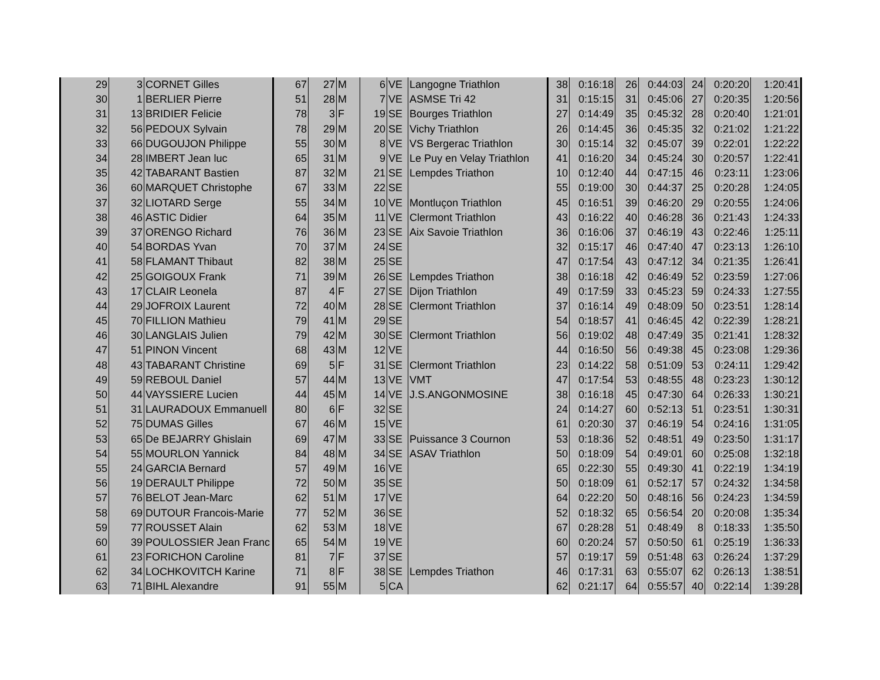| 29 | 3 | CORNET Gilles | 67 | 27 | M | 6 | VE | Langogne Triathlon | 38 | 0:16:18 | 26 | 0:44:03 | 24 | 0:20:20 | 1:20:41 |
| 30 | 1 | BERLIER Pierre | 51 | 28 | M | 7 | VE | ASMSE Tri 42 | 31 | 0:15:15 | 31 | 0:45:06 | 27 | 0:20:35 | 1:20:56 |
| 31 | 13 | BRIDIER Felicie | 78 | 3 | F | 19 | SE | Bourges Triathlon | 27 | 0:14:49 | 35 | 0:45:32 | 28 | 0:20:40 | 1:21:01 |
| 32 | 56 | PEDOUX Sylvain | 78 | 29 | M | 20 | SE | Vichy Triathlon | 26 | 0:14:45 | 36 | 0:45:35 | 32 | 0:21:02 | 1:21:22 |
| 33 | 66 | DUGOUJON Philippe | 55 | 30 | M | 8 | VE | VS Bergerac Triathlon | 30 | 0:15:14 | 32 | 0:45:07 | 39 | 0:22:01 | 1:22:22 |
| 34 | 28 | IMBERT Jean luc | 65 | 31 | M | 9 | VE | Le Puy en Velay Triathlon | 41 | 0:16:20 | 34 | 0:45:24 | 30 | 0:20:57 | 1:22:41 |
| 35 | 42 | TABARANT Bastien | 87 | 32 | M | 21 | SE | Lempdes Triathon | 10 | 0:12:40 | 44 | 0:47:15 | 46 | 0:23:11 | 1:23:06 |
| 36 | 60 | MARQUET Christophe | 67 | 33 | M | 22 | SE | | 55 | 0:19:00 | 30 | 0:44:37 | 25 | 0:20:28 | 1:24:05 |
| 37 | 32 | LIOTARD Serge | 55 | 34 | M | 10 | VE | Montluçon Triathlon | 45 | 0:16:51 | 39 | 0:46:20 | 29 | 0:20:55 | 1:24:06 |
| 38 | 46 | ASTIC Didier | 64 | 35 | M | 11 | VE | Clermont Triathlon | 43 | 0:16:22 | 40 | 0:46:28 | 36 | 0:21:43 | 1:24:33 |
| 39 | 37 | ORENGO Richard | 76 | 36 | M | 23 | SE | Aix Savoie Triathlon | 36 | 0:16:06 | 37 | 0:46:19 | 43 | 0:22:46 | 1:25:11 |
| 40 | 54 | BORDAS Yvan | 70 | 37 | M | 24 | SE | | 32 | 0:15:17 | 46 | 0:47:40 | 47 | 0:23:13 | 1:26:10 |
| 41 | 58 | FLAMANT Thibaut | 82 | 38 | M | 25 | SE | | 47 | 0:17:54 | 43 | 0:47:12 | 34 | 0:21:35 | 1:26:41 |
| 42 | 25 | GOIGOUX Frank | 71 | 39 | M | 26 | SE | Lempdes Triathon | 38 | 0:16:18 | 42 | 0:46:49 | 52 | 0:23:59 | 1:27:06 |
| 43 | 17 | CLAIR Leonela | 87 | 4 | F | 27 | SE | Dijon Triathlon | 49 | 0:17:59 | 33 | 0:45:23 | 59 | 0:24:33 | 1:27:55 |
| 44 | 29 | JOFROIX Laurent | 72 | 40 | M | 28 | SE | Clermont Triathlon | 37 | 0:16:14 | 49 | 0:48:09 | 50 | 0:23:51 | 1:28:14 |
| 45 | 70 | FILLION Mathieu | 79 | 41 | M | 29 | SE | | 54 | 0:18:57 | 41 | 0:46:45 | 42 | 0:22:39 | 1:28:21 |
| 46 | 30 | LANGLAIS Julien | 79 | 42 | M | 30 | SE | Clermont Triathlon | 56 | 0:19:02 | 48 | 0:47:49 | 35 | 0:21:41 | 1:28:32 |
| 47 | 51 | PINON Vincent | 68 | 43 | M | 12 | VE | | 44 | 0:16:50 | 56 | 0:49:38 | 45 | 0:23:08 | 1:29:36 |
| 48 | 43 | TABARANT Christine | 69 | 5 | F | 31 | SE | Clermont Triathlon | 23 | 0:14:22 | 58 | 0:51:09 | 53 | 0:24:11 | 1:29:42 |
| 49 | 59 | REBOUL Daniel | 57 | 44 | M | 13 | VE | VMT | 47 | 0:17:54 | 53 | 0:48:55 | 48 | 0:23:23 | 1:30:12 |
| 50 | 44 | VAYSSIERE Lucien | 44 | 45 | M | 14 | VE | J.S.ANGONMOSINE | 38 | 0:16:18 | 45 | 0:47:30 | 64 | 0:26:33 | 1:30:21 |
| 51 | 31 | LAURADOUX Emmanuell | 80 | 6 | F | 32 | SE | | 24 | 0:14:27 | 60 | 0:52:13 | 51 | 0:23:51 | 1:30:31 |
| 52 | 75 | DUMAS Gilles | 67 | 46 | M | 15 | VE | | 61 | 0:20:30 | 37 | 0:46:19 | 54 | 0:24:16 | 1:31:05 |
| 53 | 65 | De BEJARRY Ghislain | 69 | 47 | M | 33 | SE | Puissance 3 Cournon | 53 | 0:18:36 | 52 | 0:48:51 | 49 | 0:23:50 | 1:31:17 |
| 54 | 55 | MOURLON Yannick | 84 | 48 | M | 34 | SE | ASAV Triathlon | 50 | 0:18:09 | 54 | 0:49:01 | 60 | 0:25:08 | 1:32:18 |
| 55 | 24 | GARCIA Bernard | 57 | 49 | M | 16 | VE | | 65 | 0:22:30 | 55 | 0:49:30 | 41 | 0:22:19 | 1:34:19 |
| 56 | 19 | DERAULT Philippe | 72 | 50 | M | 35 | SE | | 50 | 0:18:09 | 61 | 0:52:17 | 57 | 0:24:32 | 1:34:58 |
| 57 | 76 | BELOT Jean-Marc | 62 | 51 | M | 17 | VE | | 64 | 0:22:20 | 50 | 0:48:16 | 56 | 0:24:23 | 1:34:59 |
| 58 | 69 | DUTOUR Francois-Marie | 77 | 52 | M | 36 | SE | | 52 | 0:18:32 | 65 | 0:56:54 | 20 | 0:20:08 | 1:35:34 |
| 59 | 77 | ROUSSET Alain | 62 | 53 | M | 18 | VE | | 67 | 0:28:28 | 51 | 0:48:49 | 8 | 0:18:33 | 1:35:50 |
| 60 | 39 | POULOSSIER Jean Franc | 65 | 54 | M | 19 | VE | | 60 | 0:20:24 | 57 | 0:50:50 | 61 | 0:25:19 | 1:36:33 |
| 61 | 23 | FORICHON Caroline | 81 | 7 | F | 37 | SE | | 57 | 0:19:17 | 59 | 0:51:48 | 63 | 0:26:24 | 1:37:29 |
| 62 | 34 | LOCHKOVITCH Karine | 71 | 8 | F | 38 | SE | Lempdes Triathon | 46 | 0:17:31 | 63 | 0:55:07 | 62 | 0:26:13 | 1:38:51 |
| 63 | 71 | BIHL Alexandre | 91 | 55 | M | 5 | CA | | 62 | 0:21:17 | 64 | 0:55:57 | 40 | 0:22:14 | 1:39:28 |